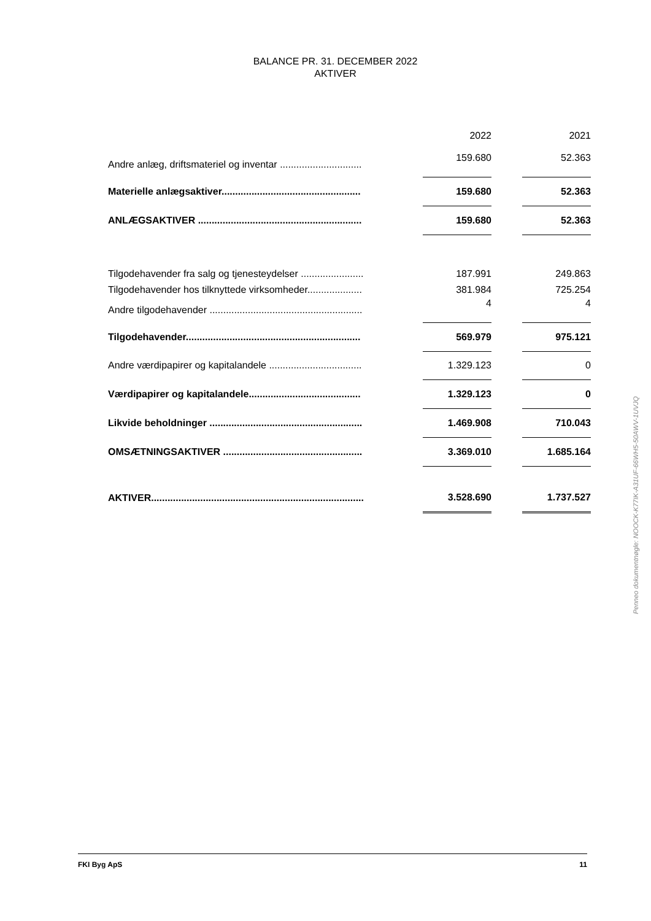BALANCE PR. 31. DECEMBER 2022
AKTIVER
| | | 2022 | | 2021 |
| Andre anlæg, driftsmateriel og inventar .............................. | | 159.680 | | 52.363 |
| Materielle anlægsaktiver................................................... | | 159.680 | | 52.363 |
| ANLÆGSAKTIVER ............................................................ | | 159.680 | | 52.363 |
| Tilgodehavender fra salg og tjenesteydelser ....................... | | 187.991 | | 249.863 |
| Tilgodehavender hos tilknyttede virksomheder.................... | | 381.984 | | 725.254 |
| Andre tilgodehavender ........................................................ | | 4 | | 4 |
| Tilgodehavender................................................................ | | 569.979 | | 975.121 |
| Andre værdipapirer og kapitalandele .................................. | | 1.329.123 | | 0 |
| Værdipapirer og kapitalandele......................................... | | 1.329.123 | | 0 |
| Likvide beholdninger ........................................................ | | 1.469.908 | | 710.043 |
| OMSÆTNINGSAKTIVER ................................................... | | 3.369.010 | | 1.685.164 |
| AKTIVER.............................................................................. | | 3.528.690 | | 1.737.527 |
Penneo dokumentnøgle: NOOCK-K77IK-A31UF-66WH5-50AWV-1UVJQ
FKI Byg ApS 11